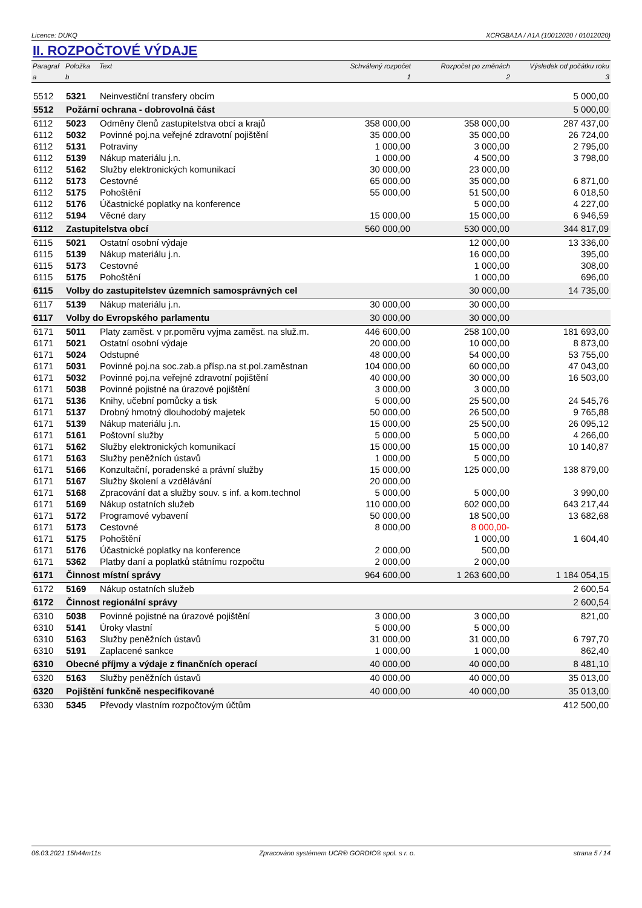Licence: DUKQ XCRGBA1A / A1A (10012020 / 01012020)
II. ROZPOČTOVÉ VÝDAJE
| Paragraf | Položka | Text | Schválený rozpočet | Rozpočet po změnách | Výsledek od počátku roku |
| --- | --- | --- | --- | --- | --- |
| a | b | | 1 | 2 | 3 |
| 5512 | 5321 | Neinvestiční transfery obcím | | | 5 000,00 |
| 5512 | Požární ochrana - dobrovolná část | | | | 5 000,00 |
| 6112 | 5023 | Odměny členů zastupitelstva obcí a krajů | 358 000,00 | 358 000,00 | 287 437,00 |
| 6112 | 5032 | Povinné poj.na veřejné zdravotní pojištění | 35 000,00 | 35 000,00 | 26 724,00 |
| 6112 | 5131 | Potraviny | 1 000,00 | 3 000,00 | 2 795,00 |
| 6112 | 5139 | Nákup materiálu j.n. | 1 000,00 | 4 500,00 | 3 798,00 |
| 6112 | 5162 | Služby elektronických komunikací | 30 000,00 | 23 000,00 | |
| 6112 | 5173 | Cestovné | 65 000,00 | 35 000,00 | 6 871,00 |
| 6112 | 5175 | Pohoštění | 55 000,00 | 51 500,00 | 6 018,50 |
| 6112 | 5176 | Účastnické poplatky na konference | | 5 000,00 | 4 227,00 |
| 6112 | 5194 | Věcné dary | 15 000,00 | 15 000,00 | 6 946,59 |
| 6112 | Zastupitelstva obcí | | 560 000,00 | 530 000,00 | 344 817,09 |
| 6115 | 5021 | Ostatní osobní výdaje | | 12 000,00 | 13 336,00 |
| 6115 | 5139 | Nákup materiálu j.n. | | 16 000,00 | 395,00 |
| 6115 | 5173 | Cestovné | | 1 000,00 | 308,00 |
| 6115 | 5175 | Pohoštění | | 1 000,00 | 696,00 |
| 6115 | Volby do zastupitelstev územních samosprávných cel | | | 30 000,00 | 14 735,00 |
| 6117 | 5139 | Nákup materiálu j.n. | 30 000,00 | 30 000,00 | |
| 6117 | Volby do Evropského parlamentu | | 30 000,00 | 30 000,00 | |
| 6171 | 5011 | Platy zaměst. v pr.poměru vyjma zaměst. na služ.m. | 446 600,00 | 258 100,00 | 181 693,00 |
| 6171 | 5021 | Ostatní osobní výdaje | 20 000,00 | 10 000,00 | 8 873,00 |
| 6171 | 5024 | Odstupné | 48 000,00 | 54 000,00 | 53 755,00 |
| 6171 | 5031 | Povinné poj.na soc.zab.a přísp.na st.pol.zaměstnan | 104 000,00 | 60 000,00 | 47 043,00 |
| 6171 | 5032 | Povinné poj.na veřejné zdravotní pojištění | 40 000,00 | 30 000,00 | 16 503,00 |
| 6171 | 5038 | Povinné pojistné na úrazové pojištění | 3 000,00 | 3 000,00 | |
| 6171 | 5136 | Knihy, učební pomůcky a tisk | 5 000,00 | 25 500,00 | 24 545,76 |
| 6171 | 5137 | Drobný hmotný dlouhodobý majetek | 50 000,00 | 26 500,00 | 9 765,88 |
| 6171 | 5139 | Nákup materiálu j.n. | 15 000,00 | 25 500,00 | 26 095,12 |
| 6171 | 5161 | Poštovní služby | 5 000,00 | 5 000,00 | 4 266,00 |
| 6171 | 5162 | Služby elektronických komunikací | 15 000,00 | 15 000,00 | 10 140,87 |
| 6171 | 5163 | Služby peněžních ústavů | 1 000,00 | 5 000,00 | |
| 6171 | 5166 | Konzultační, poradenské a právní služby | 15 000,00 | 125 000,00 | 138 879,00 |
| 6171 | 5167 | Služby školení a vzdělávání | 20 000,00 | | |
| 6171 | 5168 | Zpracování dat a služby souv. s inf. a kom.technol | 5 000,00 | 5 000,00 | 3 990,00 |
| 6171 | 5169 | Nákup ostatních služeb | 110 000,00 | 602 000,00 | 643 217,44 |
| 6171 | 5172 | Programové vybavení | 50 000,00 | 18 500,00 | 13 682,68 |
| 6171 | 5173 | Cestovné | 8 000,00 | 8 000,00- | |
| 6171 | 5175 | Pohoštění | | 1 000,00 | 1 604,40 |
| 6171 | 5176 | Účastnické poplatky na konference | 2 000,00 | 500,00 | |
| 6171 | 5362 | Platby daní a poplatků státnímu rozpočtu | 2 000,00 | 2 000,00 | |
| 6171 | Činnost místní správy | | 964 600,00 | 1 263 600,00 | 1 184 054,15 |
| 6172 | 5169 | Nákup ostatních služeb | | | 2 600,54 |
| 6172 | Činnost regionální správy | | | | 2 600,54 |
| 6310 | 5038 | Povinné pojistné na úrazové pojištění | 3 000,00 | 3 000,00 | 821,00 |
| 6310 | 5141 | Úroky vlastní | 5 000,00 | 5 000,00 | |
| 6310 | 5163 | Služby peněžních ústavů | 31 000,00 | 31 000,00 | 6 797,70 |
| 6310 | 5191 | Zaplacené sankce | 1 000,00 | 1 000,00 | 862,40 |
| 6310 | Obecné příjmy a výdaje z finančních operací | | 40 000,00 | 40 000,00 | 8 481,10 |
| 6320 | 5163 | Služby peněžních ústavů | 40 000,00 | 40 000,00 | 35 013,00 |
| 6320 | Pojištění funkčně nespecifikované | | 40 000,00 | 40 000,00 | 35 013,00 |
| 6330 | 5345 | Převody vlastním rozpočtovým účtům | | | 412 500,00 |
06.03.2021 15h44m11s Zpracováno systémem UCR® GORDIC® spol. s r. o. strana 5 / 14